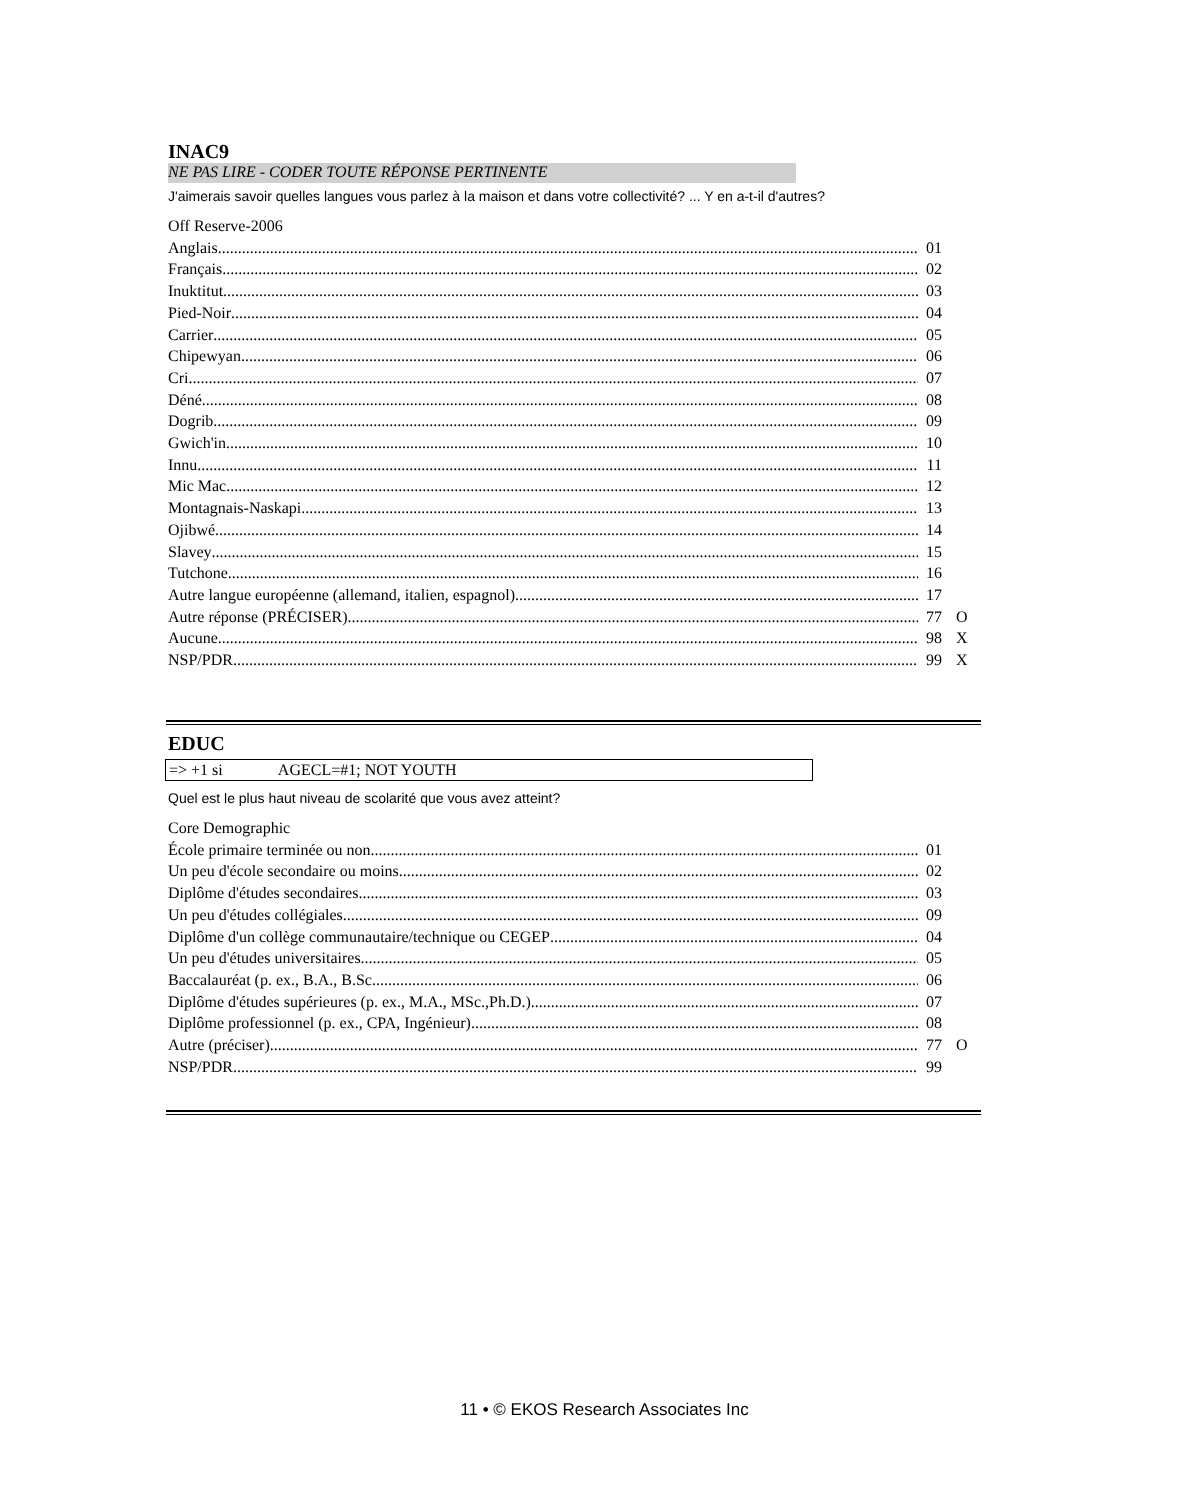INAC9
NE PAS LIRE - CODER TOUTE RÉPONSE PERTINENTE
J'aimerais savoir quelles langues vous parlez à la maison et dans votre collectivité? ... Y en a-t-il d'autres?
Off Reserve-2006
Anglais 01
Français 02
Inuktitut 03
Pied-Noir 04
Carrier 05
Chipewyan 06
Cri 07
Déné 08
Dogrib 09
Gwich'in 10
Innu 11
Mic Mac 12
Montagnais-Naskapi 13
Ojibwé 14
Slavey 15
Tutchone 16
Autre langue européenne (allemand, italien, espagnol) 17
Autre réponse (PRÉCISER) 77 O
Aucune 98 X
NSP/PDR 99 X
EDUC
=> +1 si AGECL=#1; NOT YOUTH
Quel est le plus haut niveau de scolarité que vous avez atteint?
Core Demographic
École primaire terminée ou non 01
Un peu d'école secondaire ou moins 02
Diplôme d'études secondaires 03
Un peu d'études collégiales 09
Diplôme d'un collège communautaire/technique ou CEGEP 04
Un peu d'études universitaires 05
Baccalauréat (p. ex., B.A., B.Sc. 06
Diplôme d'études supérieures (p. ex., M.A., MSc.,Ph.D.) 07
Diplôme professionnel (p. ex., CPA, Ingénieur) 08
Autre (préciser) 77 O
NSP/PDR 99
11 • © EKOS Research Associates Inc